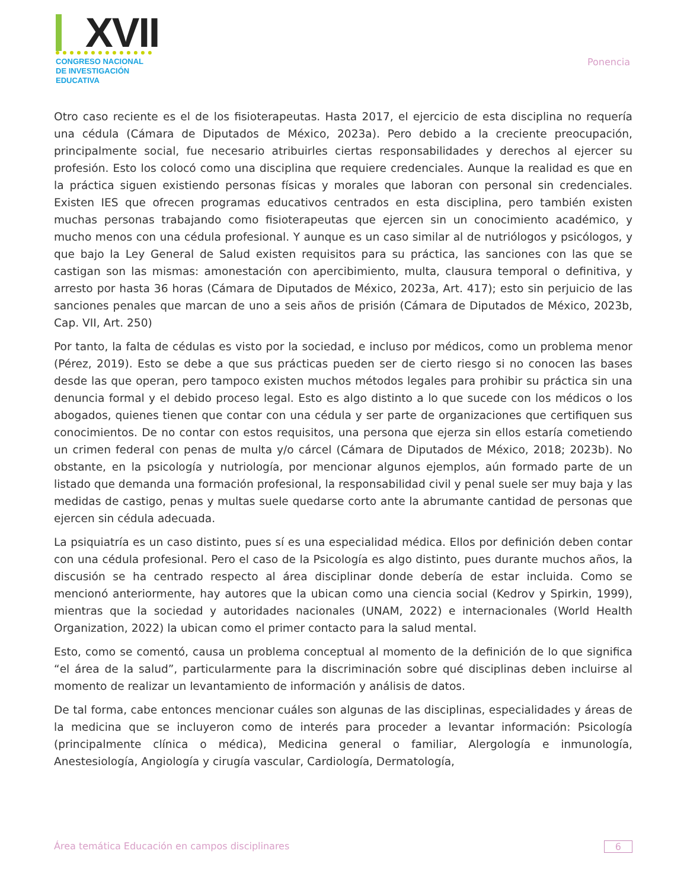XVII
CONGRESO NACIONAL DE INVESTIGACIÓN EDUCATIVA
Ponencia
Otro caso reciente es el de los fisioterapeutas. Hasta 2017, el ejercicio de esta disciplina no requería una cédula (Cámara de Diputados de México, 2023a). Pero debido a la creciente preocupación, principalmente social, fue necesario atribuirles ciertas responsabilidades y derechos al ejercer su profesión. Esto los colocó como una disciplina que requiere credenciales. Aunque la realidad es que en la práctica siguen existiendo personas físicas y morales que laboran con personal sin credenciales. Existen IES que ofrecen programas educativos centrados en esta disciplina, pero también existen muchas personas trabajando como fisioterapeutas que ejercen sin un conocimiento académico, y mucho menos con una cédula profesional. Y aunque es un caso similar al de nutriólogos y psicólogos, y que bajo la Ley General de Salud existen requisitos para su práctica, las sanciones con las que se castigan son las mismas: amonestación con apercibimiento, multa, clausura temporal o definitiva, y arresto por hasta 36 horas (Cámara de Diputados de México, 2023a, Art. 417); esto sin perjuicio de las sanciones penales que marcan de uno a seis años de prisión (Cámara de Diputados de México, 2023b, Cap. VII, Art. 250)
Por tanto, la falta de cédulas es visto por la sociedad, e incluso por médicos, como un problema menor (Pérez, 2019). Esto se debe a que sus prácticas pueden ser de cierto riesgo si no conocen las bases desde las que operan, pero tampoco existen muchos métodos legales para prohibir su práctica sin una denuncia formal y el debido proceso legal. Esto es algo distinto a lo que sucede con los médicos o los abogados, quienes tienen que contar con una cédula y ser parte de organizaciones que certifiquen sus conocimientos. De no contar con estos requisitos, una persona que ejerza sin ellos estaría cometiendo un crimen federal con penas de multa y/o cárcel (Cámara de Diputados de México, 2018; 2023b). No obstante, en la psicología y nutriología, por mencionar algunos ejemplos, aún formado parte de un listado que demanda una formación profesional, la responsabilidad civil y penal suele ser muy baja y las medidas de castigo, penas y multas suele quedarse corto ante la abrumante cantidad de personas que ejercen sin cédula adecuada.
La psiquiatría es un caso distinto, pues sí es una especialidad médica. Ellos por definición deben contar con una cédula profesional. Pero el caso de la Psicología es algo distinto, pues durante muchos años, la discusión se ha centrado respecto al área disciplinar donde debería de estar incluida. Como se mencionó anteriormente, hay autores que la ubican como una ciencia social (Kedrov y Spirkin, 1999), mientras que la sociedad y autoridades nacionales (UNAM, 2022) e internacionales (World Health Organization, 2022) la ubican como el primer contacto para la salud mental.
Esto, como se comentó, causa un problema conceptual al momento de la definición de lo que significa “el área de la salud”, particularmente para la discriminación sobre qué disciplinas deben incluirse al momento de realizar un levantamiento de información y análisis de datos.
De tal forma, cabe entonces mencionar cuáles son algunas de las disciplinas, especialidades y áreas de la medicina que se incluyeron como de interés para proceder a levantar información: Psicología (principalmente clínica o médica), Medicina general o familiar, Alergología e inmunología, Anestesiología, Angiología y cirugía vascular, Cardiología, Dermatología,
Área temática Educación en campos disciplinares 6